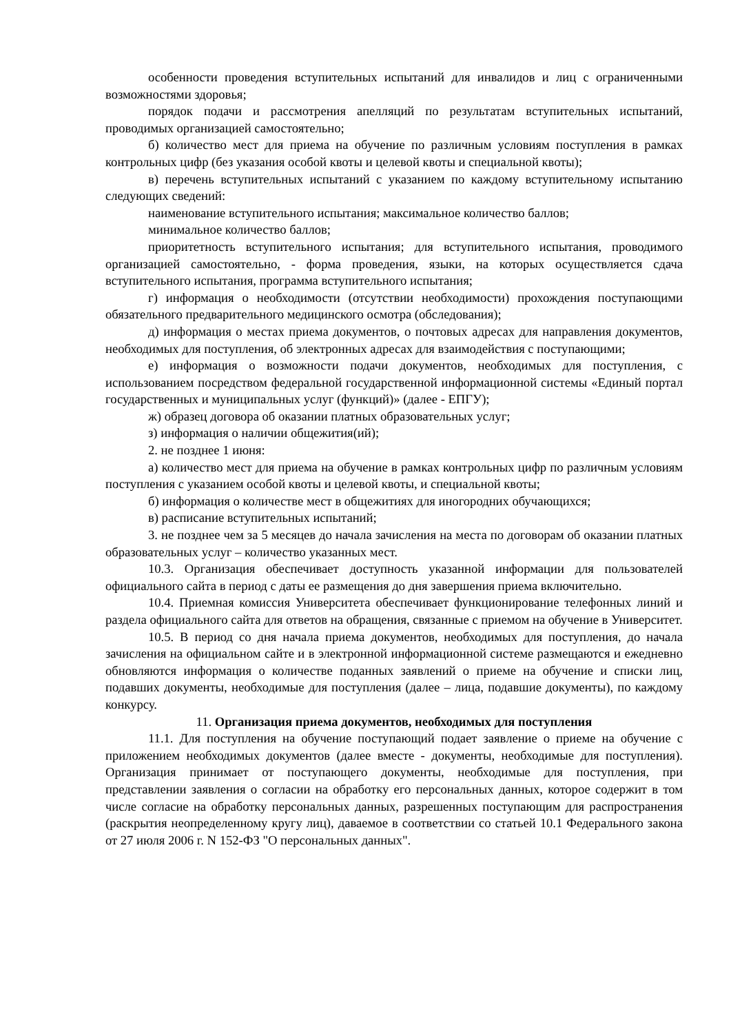особенности проведения вступительных испытаний для инвалидов и лиц с ограниченными возможностями здоровья;
порядок подачи и рассмотрения апелляций по результатам вступительных испытаний, проводимых организацией самостоятельно;
б) количество мест для приема на обучение по различным условиям поступления в рамках контрольных цифр (без указания особой квоты и целевой квоты и специальной квоты);
в) перечень вступительных испытаний с указанием по каждому вступительному испытанию следующих сведений:
наименование вступительного испытания; максимальное количество баллов;
минимальное количество баллов;
приоритетность вступительного испытания; для вступительного испытания, проводимого организацией самостоятельно, - форма проведения, языки, на которых осуществляется сдача вступительного испытания, программа вступительного испытания;
г) информация о необходимости (отсутствии необходимости) прохождения поступающими обязательного предварительного медицинского осмотра (обследования);
д) информация о местах приема документов, о почтовых адресах для направления документов, необходимых для поступления, об электронных адресах для взаимодействия с поступающими;
е) информация о возможности подачи документов, необходимых для поступления, с использованием посредством федеральной государственной информационной системы «Единый портал государственных и муниципальных услуг (функций)» (далее - ЕПГУ);
ж) образец договора об оказании платных образовательных услуг;
з) информация о наличии общежития(ий);
2. не позднее 1 июня:
а) количество мест для приема на обучение в рамках контрольных цифр по различным условиям поступления с указанием особой квоты и целевой квоты, и специальной квоты;
б) информация о количестве мест в общежитиях для иногородних обучающихся;
в) расписание вступительных испытаний;
3. не позднее чем за 5 месяцев до начала зачисления на места по договорам об оказании платных образовательных услуг – количество указанных мест.
10.3. Организация обеспечивает доступность указанной информации для пользователей официального сайта в период с даты ее размещения до дня завершения приема включительно.
10.4. Приемная комиссия Университета обеспечивает функционирование телефонных линий и раздела официального сайта для ответов на обращения, связанные с приемом на обучение в Университет.
10.5. В период со дня начала приема документов, необходимых для поступления, до начала зачисления на официальном сайте и в электронной информационной системе размещаются и ежедневно обновляются информация о количестве поданных заявлений о приеме на обучение и списки лиц, подавших документы, необходимые для поступления (далее – лица, подавшие документы), по каждому конкурсу.
11. Организация приема документов, необходимых для поступления
11.1. Для поступления на обучение поступающий подает заявление о приеме на обучение с приложением необходимых документов (далее вместе - документы, необходимые для поступления). Организация принимает от поступающего документы, необходимые для поступления, при представлении заявления о согласии на обработку его персональных данных, которое содержит в том числе согласие на обработку персональных данных, разрешенных поступающим для распространения (раскрытия неопределенному кругу лиц), даваемое в соответствии со статьей 10.1 Федерального закона от 27 июля 2006 г. N 152-ФЗ "О персональных данных".